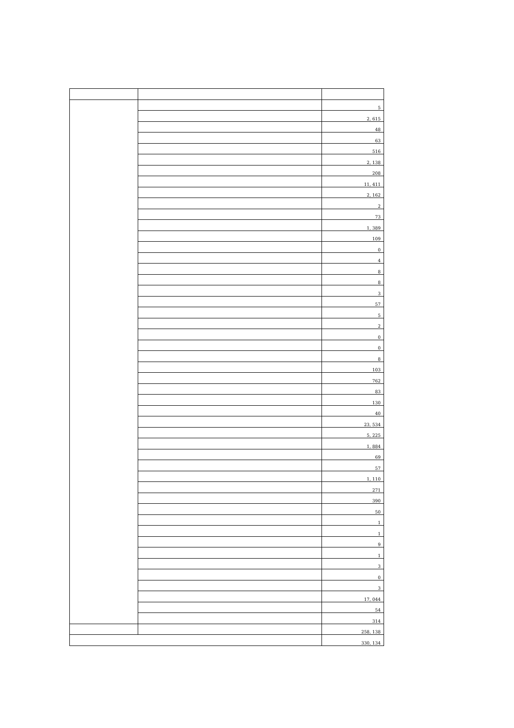| | | 5 |
| | | 2, 615 |
| | | 48 |
| | | 63 |
| | | 516 |
| | | 2, 138 |
| | | 208 |
| | | 11, 411 |
| | | 2, 162 |
| | | 2 |
| | | 73 |
| | | 1, 389 |
| | | 109 |
| | | 0 |
| | | 4 |
| | | 8 |
| | | 8 |
| | | 3 |
| | | 57 |
| | | 5 |
| | | 2 |
| | | 0 |
| | | 0 |
| | | 8 |
| | | 103 |
| | | 762 |
| | | 83 |
| | | 130 |
| | | 40 |
| | | 23, 534 |
| | | 5, 225 |
| | | 1, 884 |
| | | 69 |
| | | 57 |
| | | 1, 110 |
| | | 271 |
| | | 390 |
| | | 50 |
| | | 1 |
| | | 1 |
| | | 9 |
| | | 1 |
| | | 3 |
| | | 0 |
| | | 3 |
| | | 17, 044 |
| | | 54 |
| | | 314 |
| | | 258, 138 |
| | | 330, 134 |